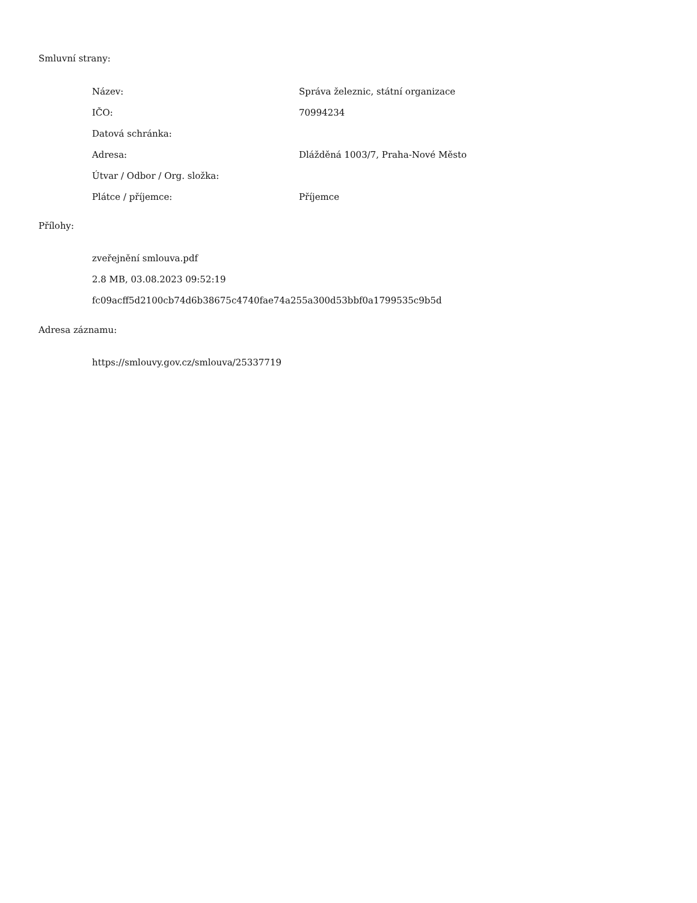Smluvní strany:
| Název: | Správa železnic, státní organizace |
| IČO: | 70994234 |
| Datová schránka: | |
| Adresa: | Dlážděná 1003/7, Praha-Nové Město |
| Útvar / Odbor / Org. složka: | |
| Plátce / příjemce: | Příjemce |
Přílohy:
zveřejnění smlouva.pdf
2.8 MB, 03.08.2023 09:52:19
fc09acff5d2100cb74d6b38675c4740fae74a255a300d53bbf0a1799535c9b5d
Adresa záznamu:
https://smlouvy.gov.cz/smlouva/25337719